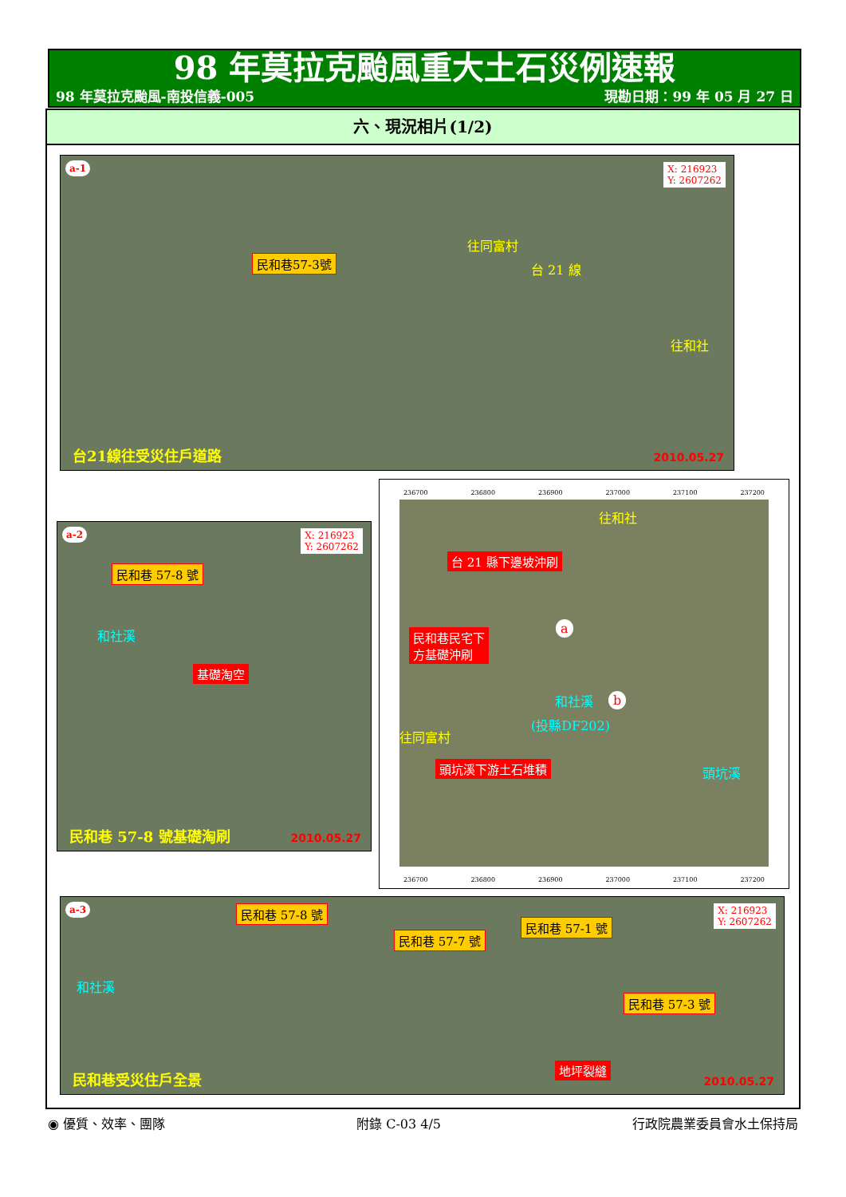98 年莫拉克颱風重大土石災例速報
98 年莫拉克颱風-南投信義-005 現勘日期：99 年 05 月 27 日
六、現況相片(1/2)
a-1 X: 216923
Y: 2607262
民和巷57-3號
往同富村
台 21 線
往和社
台21線往受災住戶道路 2010.05.27
a-2 X: 216923
Y: 2607262
民和巷 57-8 號
和社溪
基礎淘空
民和巷 57-8 號基礎淘刷 2010.05.27
236700 236800 236900 237000 237100 237200
往和社
台 21 縣下邊坡沖刷
民和巷民宅下
方基礎沖刷
往同富村
(投縣DF202)
頭坑溪下游土石堆積
和社溪
頭坑溪
a
b
236700 236800 236900 237000 237100 237200
a-3 X: 216923
Y: 2607262
民和巷 57-8 號
民和巷 57-7 號
民和巷 57-1 號
民和巷 57-3 號
和社溪
地坪裂縫
民和巷受災住戶全景 2010.05.27
◉ 優質、效率、團隊 附錄 C-03 4/5 行政院農業委員會水土保持局